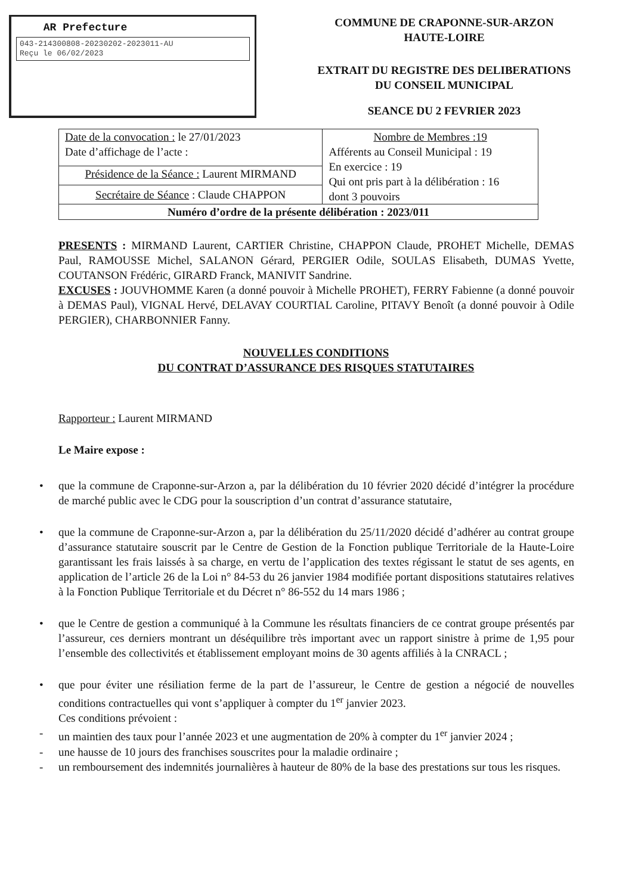AR Prefecture
043-214300808-20230202-2023011-AU
Reçu le 06/02/2023
COMMUNE DE CRAPONNE-SUR-ARZON
HAUTE-LOIRE
EXTRAIT DU REGISTRE DES DELIBERATIONS
DU CONSEIL MUNICIPAL
SEANCE DU 2 FEVRIER 2023
| Date de la convocation : le 27/01/2023 Date d’affichage de l’acte : | Nombre de Membres :19 Afférents au Conseil Municipal : 19 En exercice : 19 Qui ont pris part à la délibération : 16 dont 3 pouvoirs |
| Présidence de la Séance : Laurent MIRMAND | |
| Secrétaire de Séance : Claude CHAPPON | |
| Numéro d’ordre de la présente délibération : 2023/011 | |
PRESENTS : MIRMAND Laurent, CARTIER Christine, CHAPPON Claude, PROHET Michelle, DEMAS Paul, RAMOUSSE Michel, SALANON Gérard, PERGIER Odile, SOULAS Elisabeth, DUMAS Yvette, COUTANSON Frédéric, GIRARD Franck, MANIVIT Sandrine.
EXCUSES : JOUVHOMME Karen (a donné pouvoir à Michelle PROHET), FERRY Fabienne (a donné pouvoir à DEMAS Paul), VIGNAL Hervé, DELAVAY COURTIAL Caroline, PITAVY Benoît (a donné pouvoir à Odile PERGIER), CHARBONNIER Fanny.
NOUVELLES CONDITIONS
DU CONTRAT D’ASSURANCE DES RISQUES STATUTAIRES
Rapporteur : Laurent MIRMAND
Le Maire expose :
• que la commune de Craponne-sur-Arzon a, par la délibération du 10 février 2020 décidé d’intégrer la procédure de marché public avec le CDG pour la souscription d’un contrat d’assurance statutaire,
• que la commune de Craponne-sur-Arzon a, par la délibération du 25/11/2020 décidé d’adhérer au contrat groupe d’assurance statutaire souscrit par le Centre de Gestion de la Fonction publique Territoriale de la Haute-Loire garantissant les frais laissés à sa charge, en vertu de l’application des textes régissant le statut de ses agents, en application de l’article 26 de la Loi n° 84-53 du 26 janvier 1984 modifiée portant dispositions statutaires relatives à la Fonction Publique Territoriale et du Décret n° 86-552 du 14 mars 1986 ;
• que le Centre de gestion a communiqué à la Commune les résultats financiers de ce contrat groupe présentés par l’assureur, ces derniers montrant un déséquilibre très important avec un rapport sinistre à prime de 1,95 pour l’ensemble des collectivités et établissement employant moins de 30 agents affiliés à la CNRACL ;
• que pour éviter une résiliation ferme de la part de l’assureur, le Centre de gestion a négocié de nouvelles conditions contractuelles qui vont s’appliquer à compter du 1<sup>er</sup> janvier 2023.
Ces conditions prévoient :
- un maintien des taux pour l’année 2023 et une augmentation de 20% à compter du 1<sup>er</sup> janvier 2024 ;
- une hausse de 10 jours des franchises souscrites pour la maladie ordinaire ;
- un remboursement des indemnités journalières à hauteur de 80% de la base des prestations sur tous les risques.